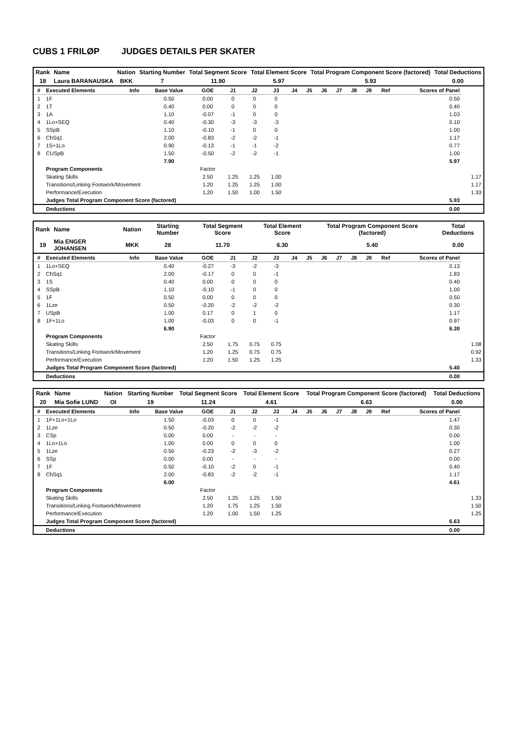CUBS 1 FRILØP JUDGES DETAILS PER SKATER
| Rank | Name | Nation | Starting Number | Total Segment Score | Total Element Score | Total Program Component Score (factored) | Total Deductions |
| --- | --- | --- | --- | --- | --- | --- | --- |
| 18 | Laura BARANAUSKA | BKK | 7 | 11.90 | 5.97 | 5.93 | 0.00 |
| # | Executed Elements | Info | Base Value | GOE | J1 | J2 | J3 | J4 | J5 | J6 | J7 | J8 | J9 | Ref | Scores of Panel | |
| --- | --- | --- | --- | --- | --- | --- | --- | --- | --- | --- | --- | --- | --- | --- | --- | --- |
| 1 | 1F | | 0.50 | 0.00 | 0 | 0 | 0 | | | | | | | | 0.50 | |
| 2 | 1T | | 0.40 | 0.00 | 0 | 0 | 0 | | | | | | | | 0.40 | |
| 3 | 1A | | 1.10 | -0.07 | -1 | 0 | 0 | | | | | | | | 1.03 | |
| 4 | 1Lo+SEQ | | 0.40 | -0.30 | -3 | -3 | -3 | | | | | | | | 0.10 | |
| 5 | SSpB | | 1.10 | -0.10 | -1 | 0 | 0 | | | | | | | | 1.00 | |
| 6 | ChSq1 | | 2.00 | -0.83 | -2 | -2 | -1 | | | | | | | | 1.17 | |
| 7 | 1S+1Lo | | 0.90 | -0.13 | -1 | -1 | -2 | | | | | | | | 0.77 | |
| 8 | CUSpB | | 1.50 | -0.50 | -2 | -2 | -1 | | | | | | | | 1.00 | |
| | | | 7.90 | | | | | | | | | | | | 5.97 | |
| | Program Components | | | Factor | | | | | | | | | | | | |
| | Skating Skills | | | 2.50 | 1.25 | 1.25 | 1.00 | | | | | | | | | 1.17 |
| | Transitions/Linking Footwork/Movement | | | 1.20 | 1.25 | 1.25 | 1.00 | | | | | | | | | 1.17 |
| | Performance/Execution | | | 1.20 | 1.50 | 1.00 | 1.50 | | | | | | | | | 1.33 |
| | Judges Total Program Component Score (factored) | | | | | | | | | | | | | | 5.93 | |
| | Deductions | | | | | | | | | | | | | | 0.00 | |
| Rank | Name | Nation | Starting Number | Total Segment Score | Total Element Score | Total Program Component Score (factored) | Total Deductions |
| --- | --- | --- | --- | --- | --- | --- | --- |
| 19 | Mia ENGER JOHANSEN | MKK | 28 | 11.70 | 6.30 | 5.40 | 0.00 |
| # | Executed Elements | Info | Base Value | GOE | J1 | J2 | J3 | J4 | J5 | J6 | J7 | J8 | J9 | Ref | Scores of Panel | |
| --- | --- | --- | --- | --- | --- | --- | --- | --- | --- | --- | --- | --- | --- | --- | --- | --- |
| 1 | 1Lo+SEQ | | 0.40 | -0.27 | -3 | -2 | -3 | | | | | | | | 0.13 | |
| 2 | ChSq1 | | 2.00 | -0.17 | 0 | 0 | -1 | | | | | | | | 1.83 | |
| 3 | 1S | | 0.40 | 0.00 | 0 | 0 | 0 | | | | | | | | 0.40 | |
| 4 | SSpB | | 1.10 | -0.10 | -1 | 0 | 0 | | | | | | | | 1.00 | |
| 5 | 1F | | 0.50 | 0.00 | 0 | 0 | 0 | | | | | | | | 0.50 | |
| 6 | 1Lze | | 0.50 | -0.20 | -2 | -2 | -2 | | | | | | | | 0.30 | |
| 7 | USpB | | 1.00 | 0.17 | 0 | 1 | 0 | | | | | | | | 1.17 | |
| 8 | 1F+1Lo | | 1.00 | -0.03 | 0 | 0 | -1 | | | | | | | | 0.97 | |
| | | | 6.90 | | | | | | | | | | | | 6.30 | |
| | Program Components | | | Factor | | | | | | | | | | | | |
| | Skating Skills | | | 2.50 | 1.75 | 0.75 | 0.75 | | | | | | | | | 1.08 |
| | Transitions/Linking Footwork/Movement | | | 1.20 | 1.25 | 0.75 | 0.75 | | | | | | | | | 0.92 |
| | Performance/Execution | | | 1.20 | 1.50 | 1.25 | 1.25 | | | | | | | | | 1.33 |
| | Judges Total Program Component Score (factored) | | | | | | | | | | | | | | 5.40 | |
| | Deductions | | | | | | | | | | | | | | 0.00 | |
| Rank | Name | Nation | Starting Number | Total Segment Score | Total Element Score | Total Program Component Score (factored) | Total Deductions |
| --- | --- | --- | --- | --- | --- | --- | --- |
| 20 | Mia Sofie LUND | OI | 19 | 11.24 | 4.61 | 6.63 | 0.00 |
| # | Executed Elements | Info | Base Value | GOE | J1 | J2 | J3 | J4 | J5 | J6 | J7 | J8 | J9 | Ref | Scores of Panel | |
| --- | --- | --- | --- | --- | --- | --- | --- | --- | --- | --- | --- | --- | --- | --- | --- | --- |
| 1 | 1F+1Lo+1Lo | | 1.50 | -0.03 | 0 | 0 | -1 | | | | | | | | 1.47 | |
| 2 | 1Lze | | 0.50 | -0.20 | -2 | -2 | -2 | | | | | | | | 0.30 | |
| 3 | CSp | | 0.00 | 0.00 | - | - | - | | | | | | | | 0.00 | |
| 4 | 1Lo+1Lo | | 1.00 | 0.00 | 0 | 0 | 0 | | | | | | | | 1.00 | |
| 5 | 1Lze | | 0.50 | -0.23 | -2 | -3 | -2 | | | | | | | | 0.27 | |
| 6 | SSp | | 0.00 | 0.00 | - | - | - | | | | | | | | 0.00 | |
| 7 | 1F | | 0.50 | -0.10 | -2 | 0 | -1 | | | | | | | | 0.40 | |
| 8 | ChSq1 | | 2.00 | -0.83 | -2 | -2 | -1 | | | | | | | | 1.17 | |
| | | | 6.00 | | | | | | | | | | | | 4.61 | |
| | Program Components | | | Factor | | | | | | | | | | | | |
| | Skating Skills | | | 2.50 | 1.25 | 1.25 | 1.50 | | | | | | | | | 1.33 |
| | Transitions/Linking Footwork/Movement | | | 1.20 | 1.75 | 1.25 | 1.50 | | | | | | | | | 1.50 |
| | Performance/Execution | | | 1.20 | 1.00 | 1.50 | 1.25 | | | | | | | | | 1.25 |
| | Judges Total Program Component Score (factored) | | | | | | | | | | | | | | 6.63 | |
| | Deductions | | | | | | | | | | | | | | 0.00 | |